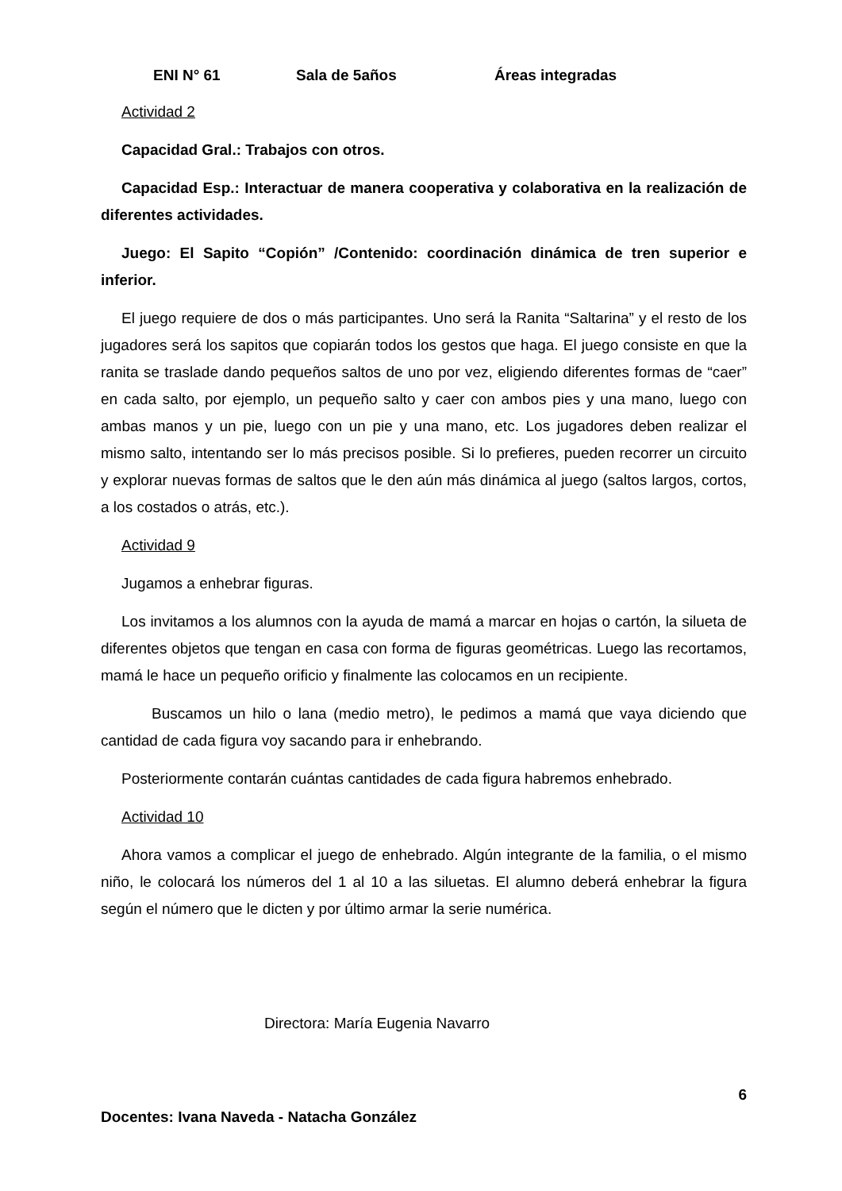ENI N° 61 Sala de 5años Áreas integradas
Actividad 2
Capacidad Gral.: Trabajos con otros.
Capacidad Esp.: Interactuar de manera cooperativa y colaborativa en la realización de diferentes actividades.
Juego: El Sapito “Copión” /Contenido: coordinación dinámica de tren superior e inferior.
El juego requiere de dos o más participantes. Uno será la Ranita “Saltarina” y el resto de los jugadores será los sapitos que copiarán todos los gestos que haga. El juego consiste en que la ranita se traslade dando pequeños saltos de uno por vez, eligiendo diferentes formas de “caer” en cada salto, por ejemplo, un pequeño salto y caer con ambos pies y una mano, luego con ambas manos y un pie, luego con un pie y una mano, etc. Los jugadores deben realizar el mismo salto, intentando ser lo más precisos posible. Si lo prefieres, pueden recorrer un circuito y explorar nuevas formas de saltos que le den aún más dinámica al juego (saltos largos, cortos, a los costados o atrás, etc.).
Actividad 9
Jugamos a enhebrar figuras.
Los invitamos a los alumnos con la ayuda de mamá a marcar en hojas o cartón, la silueta de diferentes objetos que tengan en casa con forma de figuras geométricas. Luego las recortamos, mamá le hace un pequeño orificio y finalmente las colocamos en un recipiente.
Buscamos un hilo o lana (medio metro), le pedimos a mamá que vaya diciendo que cantidad de cada figura voy sacando para ir enhebrando.
Posteriormente contarán cuántas cantidades de cada figura habremos enhebrado.
Actividad 10
Ahora vamos a complicar el juego de enhebrado. Algún integrante de la familia, o el mismo niño, le colocará los números del 1 al 10 a las siluetas. El alumno deberá enhebrar la figura según el número que le dicten y por último armar la serie numérica.
Directora: María Eugenia Navarro
6
Docentes: Ivana Naveda - Natacha González